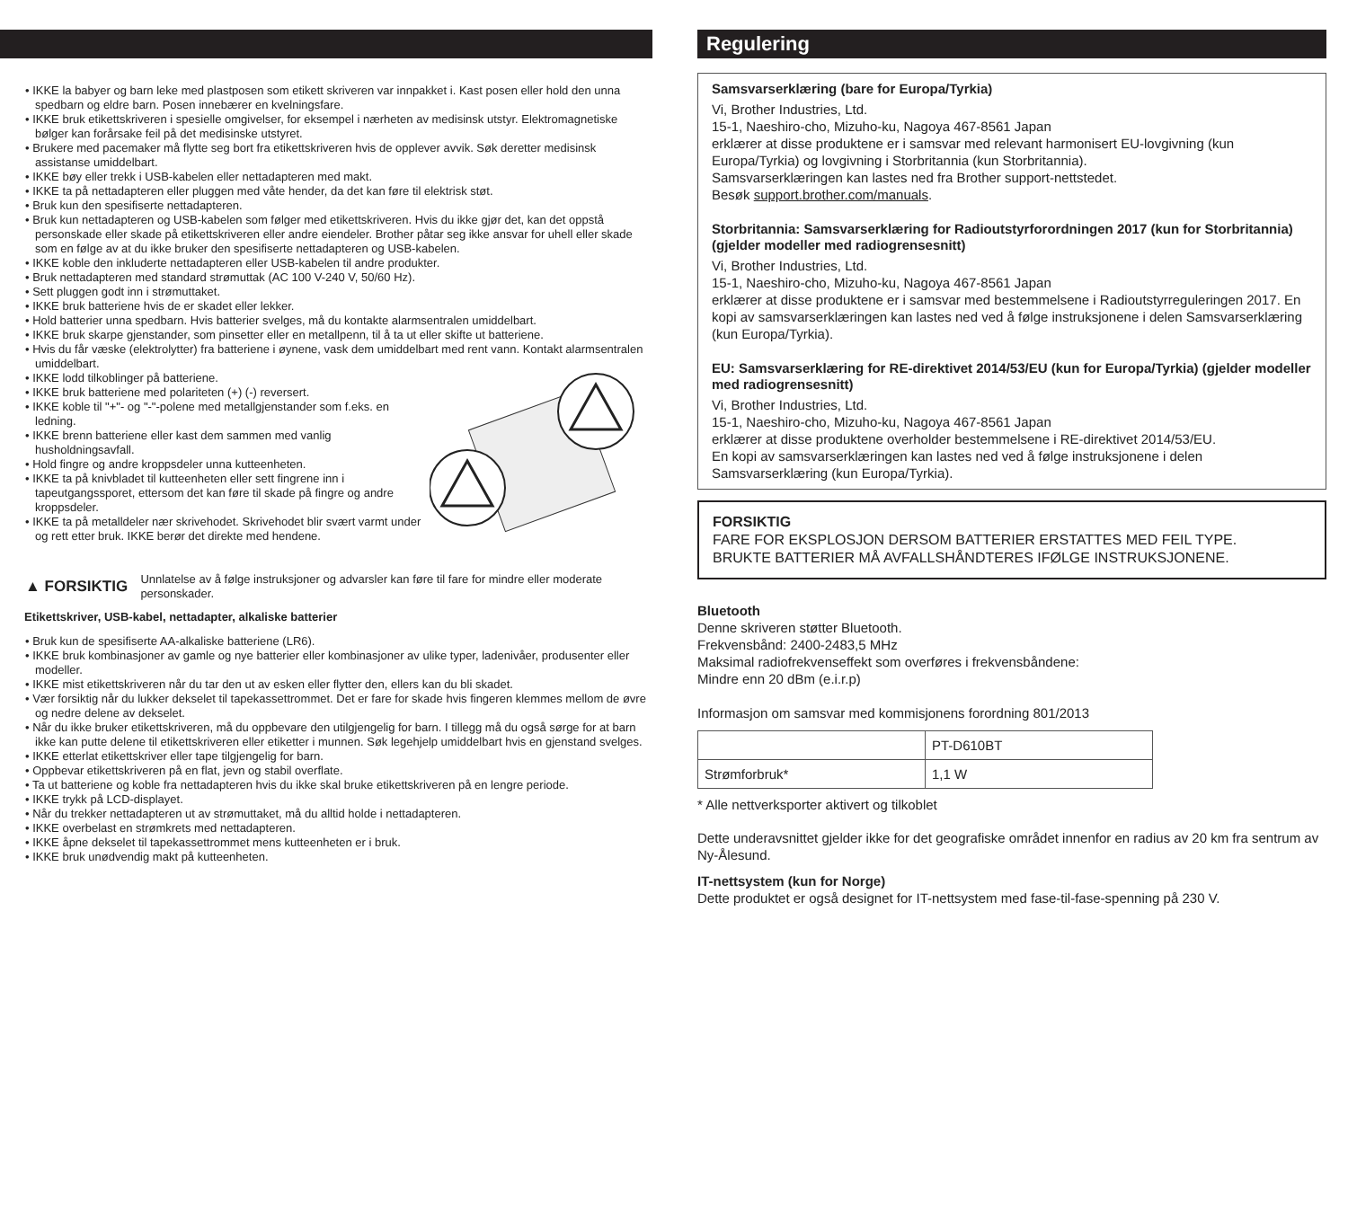• IKKE la babyer og barn leke med plastposen som etikett skriveren var innpakket i. Kast posen eller hold den unna spedbarn og eldre barn. Posen innebærer en kvelningsfare.
• IKKE bruk etikettskriveren i spesielle omgivelser, for eksempel i nærheten av medisinsk utstyr. Elektromagnetiske bølger kan forårsake feil på det medisinske utstyret.
• Brukere med pacemaker må flytte seg bort fra etikettskriveren hvis de opplever avvik. Søk deretter medisinsk assistanse umiddelbart.
• IKKE bøy eller trekk i USB-kabelen eller nettadapteren med makt.
• IKKE ta på nettadapteren eller pluggen med våte hender, da det kan føre til elektrisk støt.
• Bruk kun den spesifiserte nettadapteren.
• Bruk kun nettadapteren og USB-kabelen som følger med etikettskriveren. Hvis du ikke gjør det, kan det oppstå personskade eller skade på etikettskriveren eller andre eiendeler. Brother påtar seg ikke ansvar for uhell eller skade som en følge av at du ikke bruker den spesifiserte nettadapteren og USB-kabelen.
• IKKE koble den inkluderte nettadapteren eller USB-kabelen til andre produkter.
• Bruk nettadapteren med standard strømuttak (AC 100 V-240 V, 50/60 Hz).
• Sett pluggen godt inn i strømuttaket.
• IKKE bruk batteriene hvis de er skadet eller lekker.
• Hold batterier unna spedbarn. Hvis batterier svelges, må du kontakte alarmsentralen umiddelbart.
• IKKE bruk skarpe gjenstander, som pinsetter eller en metallpenn, til å ta ut eller skifte ut batteriene.
• Hvis du får væske (elektrolytter) fra batteriene i øynene, vask dem umiddelbart med rent vann. Kontakt alarmsentralen umiddelbart.
• IKKE lodd tilkoblinger på batteriene.
• IKKE bruk batteriene med polariteten (+) (-) reversert.
• IKKE koble til "+"- og "-"-polene med metallgjenstander som f.eks. en ledning.
• IKKE brenn batteriene eller kast dem sammen med vanlig husholdningsavfall.
• Hold fingre og andre kroppsdeler unna kutteenheten.
• IKKE ta på knivbladet til kutteenheten eller sett fingrene inn i tapeutgangssporet, ettersom det kan føre til skade på fingre og andre kroppsdeler.
• IKKE ta på metalldeler nær skrivehodet. Skrivehodet blir svært varmt under og rett etter bruk. IKKE berør det direkte med hendene.
▲ FORSIKTIG
Unnlatelse av å følge instruksjoner og advarsler kan føre til fare for mindre eller moderate personskader.
Etikettskriver, USB-kabel, nettadapter, alkaliske batterier
• Bruk kun de spesifiserte AA-alkaliske batteriene (LR6).
• IKKE bruk kombinasjoner av gamle og nye batterier eller kombinasjoner av ulike typer, ladenivåer, produsenter eller modeller.
• IKKE mist etikettskriveren når du tar den ut av esken eller flytter den, ellers kan du bli skadet.
• Vær forsiktig når du lukker dekselet til tapekassettrommet. Det er fare for skade hvis fingeren klemmes mellom de øvre og nedre delene av dekselet.
• Når du ikke bruker etikettskriveren, må du oppbevare den utilgjengelig for barn. I tillegg må du også sørge for at barn ikke kan putte delene til etikettskriveren eller etiketter i munnen. Søk legehjelp umiddelbart hvis en gjenstand svelges.
• IKKE etterlat etikettskriver eller tape tilgjengelig for barn.
• Oppbevar etikettskriveren på en flat, jevn og stabil overflate.
• Ta ut batteriene og koble fra nettadapteren hvis du ikke skal bruke etikettskriveren på en lengre periode.
• IKKE trykk på LCD-displayet.
• Når du trekker nettadapteren ut av strømuttaket, må du alltid holde i nettadapteren.
• IKKE overbelast en strømkrets med nettadapteren.
• IKKE åpne dekselet til tapekassettrommet mens kutteenheten er i bruk.
• IKKE bruk unødvendig makt på kutteenheten.
Regulering
Samsvarserklæring (bare for Europa/Tyrkia)
Vi, Brother Industries, Ltd.
15-1, Naeshiro-cho, Mizuho-ku, Nagoya 467-8561 Japan
erklærer at disse produktene er i samsvar med relevant harmonisert EU-lovgivning (kun Europa/Tyrkia) og lovgivning i Storbritannia (kun Storbritannia).
Samsvarserklæringen kan lastes ned fra Brother support-nettstedet.
Besøk support.brother.com/manuals.
Storbritannia: Samsvarserklæring for Radioutstyrforordningen 2017 (kun for Storbritannia) (gjelder modeller med radiogrensesnitt)
Vi, Brother Industries, Ltd.
15-1, Naeshiro-cho, Mizuho-ku, Nagoya 467-8561 Japan
erklærer at disse produktene er i samsvar med bestemmelsene i Radioutstyrreguleringen 2017. En kopi av samsvarserklæringen kan lastes ned ved å følge instruksjonene i delen Samsvarserklæring (kun Europa/Tyrkia).
EU: Samsvarserklæring for RE-direktivet 2014/53/EU (kun for Europa/Tyrkia) (gjelder modeller med radiogrensesnitt)
Vi, Brother Industries, Ltd.
15-1, Naeshiro-cho, Mizuho-ku, Nagoya 467-8561 Japan
erklærer at disse produktene overholder bestemmelsene i RE-direktivet 2014/53/EU.
En kopi av samsvarserklæringen kan lastes ned ved å følge instruksjonene i delen Samsvarserklæring (kun Europa/Tyrkia).
FORSIKTIG
FARE FOR EKSPLOSJON DERSOM BATTERIER ERSTATTES MED FEIL TYPE.
BRUKTE BATTERIER MÅ AVFALLSHÅNDTERES IFØLGE INSTRUKSJONENE.
Bluetooth
Denne skriveren støtter Bluetooth.
Frekvensbånd: 2400-2483,5 MHz
Maksimal radiofrekvenseffekt som overføres i frekvensbåndene:
Mindre enn 20 dBm (e.i.r.p)
Informasjon om samsvar med kommisjonens forordning 801/2013
| | PT-D610BT |
| Strømforbruk* | 1,1 W |
* Alle nettverksporter aktivert og tilkoblet
Dette underavsnittet gjelder ikke for det geografiske området innenfor en radius av 20 km fra sentrum av Ny-Ålesund.
IT-nettsystem (kun for Norge)
Dette produktet er også designet for IT-nettsystem med fase-til-fase-spenning på 230 V.